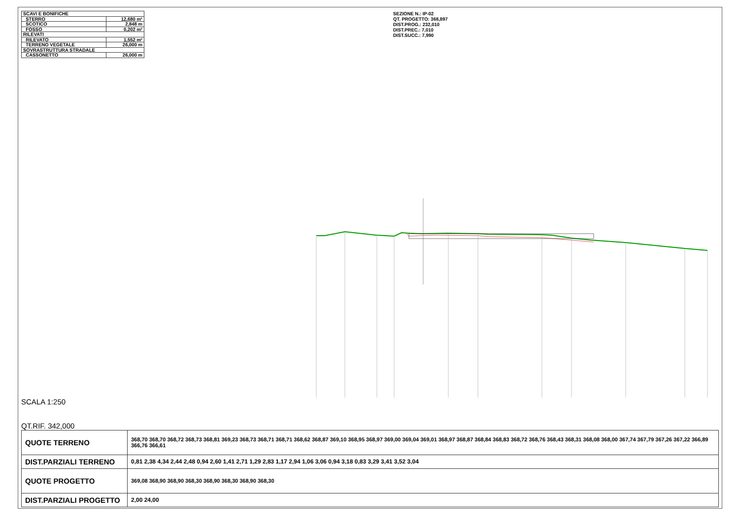| SCAVI E BONIFICHE | |
| STERRO | 12,680 m² |
| SCOTICO | 2,848 m |
| FOSSO | 0,202 m² |
| RILEVATI | |
| RILEVATO | 1,552 m² |
| TERRENO VEGETALE | 26,000 m |
| SOVRASTRUTTURA STRADALE | |
| CASSONETTO | 26,000 m |
SEZIONE N.: IP-02
QT. PROGETTO: 368,897
DIST.PROG.: 232,010
DIST.PREC.: 7,010
DIST.SUCC.: 7,990
SCALA 1:250
QT.RIF. 342,000
| QUOTE TERRENO | 368,70 368,70 368,72 368,73 368,81 369,23 368,73 368,71 368,71 368,62 368,87 369,10 368,95 368,97 369,00 369,04 369,01 368,97 368,87 368,84 368,83 368,72 368,76 368,43 368,31 368,08 368,00 367,74 367,79 367,26 367,22 366,89 366,76 366,61 |
| DIST.PARZIALI TERRENO | 0,81 2,38 4,34 2,44 2,48 0,94 2,60 1,41 2,71 1,29 2,83 1,17 2,94 1,06 3,06 0,94 3,18 0,83 3,29 3,41 3,52 3,04 |
| QUOTE PROGETTO | 369,08 368,90 368,90 368,30 368,90 368,30 368,90 368,30 |
| DIST.PARZIALI PROGETTO | 2,00 24,00 |